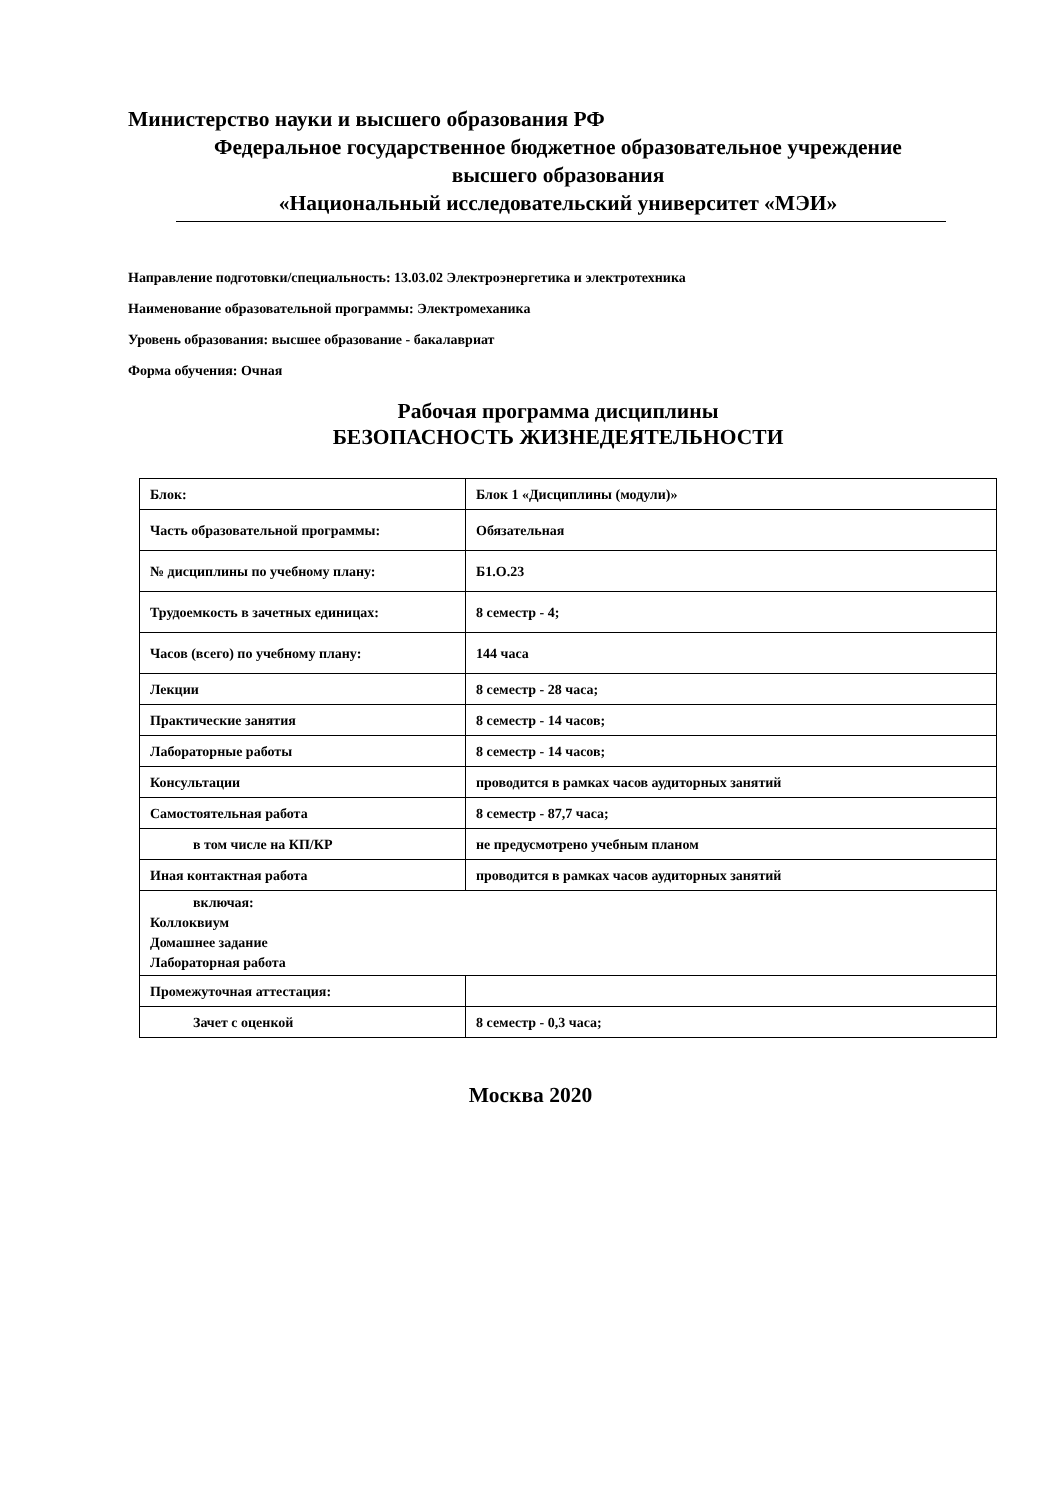Министерство науки и высшего образования РФ
Федеральное государственное бюджетное образовательное учреждение
высшего образования
«Национальный исследовательский университет «МЭИ»
Направление подготовки/специальность: 13.03.02 Электроэнергетика и электротехника
Наименование образовательной программы: Электромеханика
Уровень образования: высшее образование - бакалавриат
Форма обучения: Очная
Рабочая программа дисциплины
БЕЗОПАСНОСТЬ ЖИЗНЕДЕЯТЕЛЬНОСТИ
| Блок: | Блок 1 «Дисциплины (модули)» |
| Часть образовательной программы: | Обязательная |
| № дисциплины по учебному плану: | Б1.О.23 |
| Трудоемкость в зачетных единицах: | 8 семестр - 4; |
| Часов (всего) по учебному плану: | 144 часа |
| Лекции | 8 семестр - 28 часа; |
| Практические занятия | 8 семестр - 14 часов; |
| Лабораторные работы | 8 семестр - 14 часов; |
| Консультации | проводится в рамках часов аудиторных занятий |
| Самостоятельная работа | 8 семестр - 87,7 часа; |
| в том числе на КП/КР | не предусмотрено учебным планом |
| Иная контактная работа | проводится в рамках часов аудиторных занятий |
| включая: Коллоквиум Домашнее задание Лабораторная работа | |
| Промежуточная аттестация: | |
| Зачет с оценкой | 8 семестр - 0,3 часа; |
Москва 2020